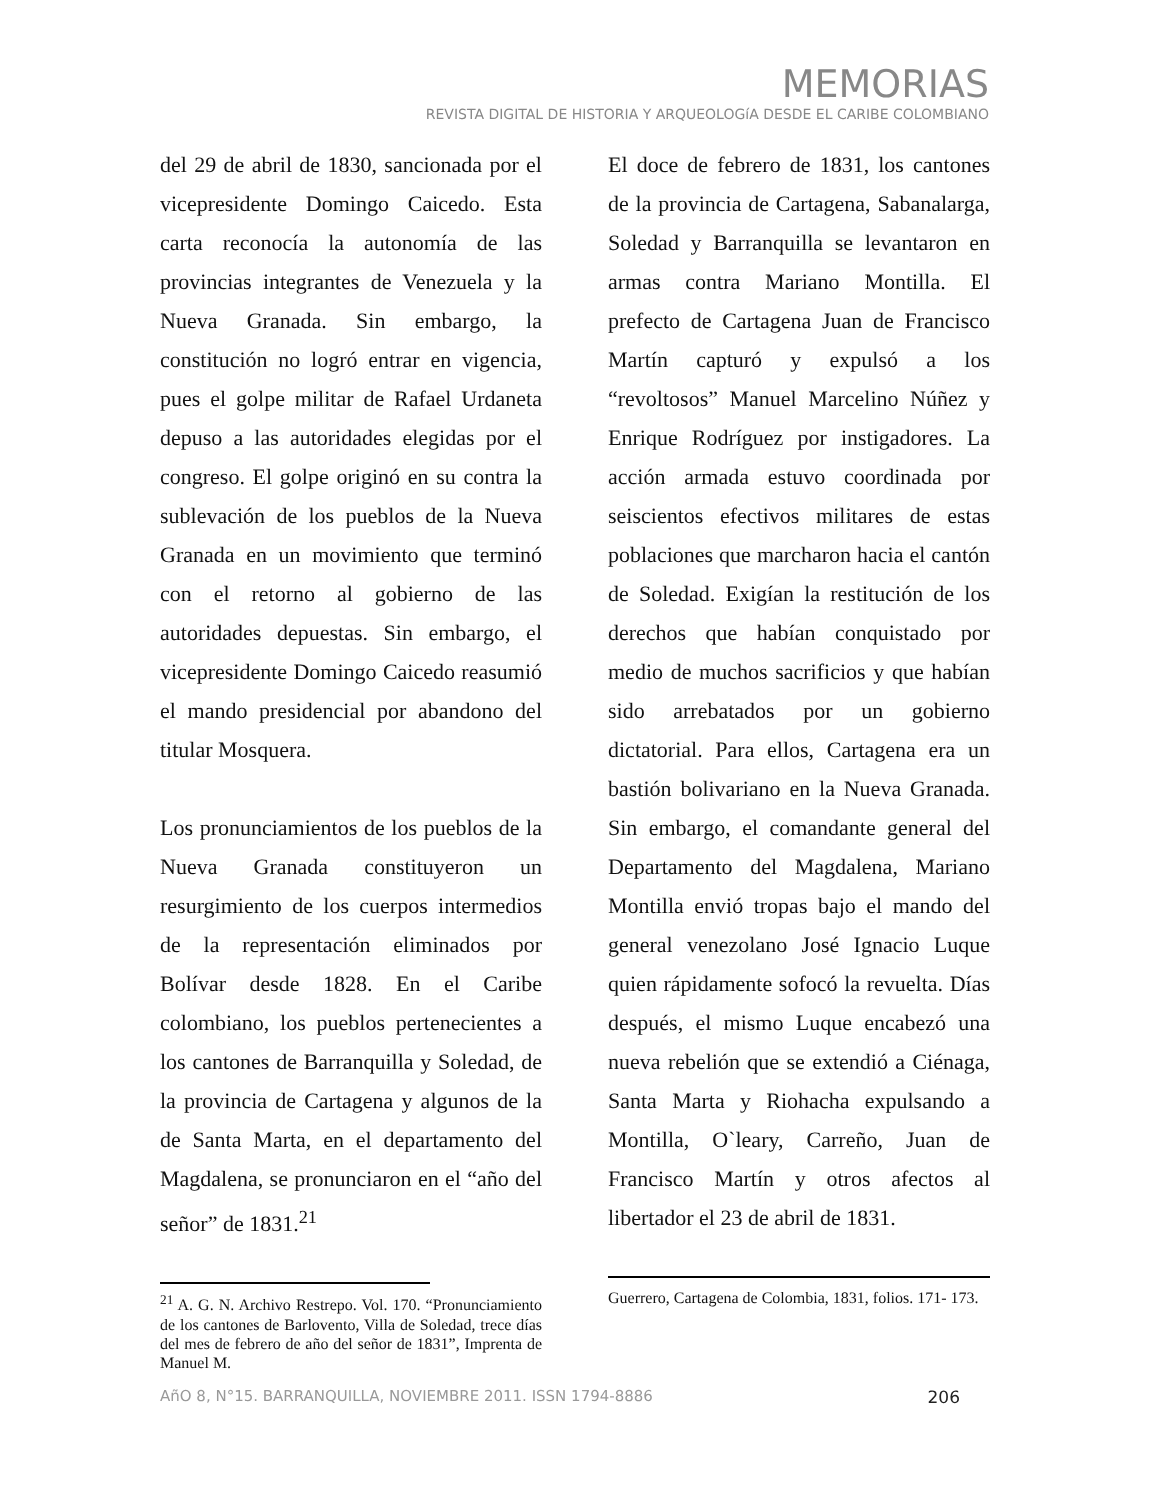MEMORIAS
REVISTA DIGITAL DE HISTORIA Y ARQUEOLOGíA DESDE EL CARIBE COLOMBIANO
del 29 de abril de 1830, sancionada por el vicepresidente Domingo Caicedo. Esta carta reconocía la autonomía de las provincias integrantes de Venezuela y la Nueva Granada. Sin embargo, la constitución no logró entrar en vigencia, pues el golpe militar de Rafael Urdaneta depuso a las autoridades elegidas por el congreso. El golpe originó en su contra la sublevación de los pueblos de la Nueva Granada en un movimiento que terminó con el retorno al gobierno de las autoridades depuestas. Sin embargo, el vicepresidente Domingo Caicedo reasumió el mando presidencial por abandono del titular Mosquera.
Los pronunciamientos de los pueblos de la Nueva Granada constituyeron un resurgimiento de los cuerpos intermedios de la representación eliminados por Bolívar desde 1828. En el Caribe colombiano, los pueblos pertenecientes a los cantones de Barranquilla y Soledad, de la provincia de Cartagena y algunos de la de Santa Marta, en el departamento del Magdalena, se pronunciaron en el “año del señor” de 1831.<sup>21</sup>
<sup>21</sup> A. G. N. Archivo Restrepo. Vol. 170. “Pronunciamiento de los cantones de Barlovento, Villa de Soledad, trece días del mes de febrero de año del señor de 1831”, Imprenta de Manuel M.
El doce de febrero de 1831, los cantones de la provincia de Cartagena, Sabanalarga, Soledad y Barranquilla se levantaron en armas contra Mariano Montilla. El prefecto de Cartagena Juan de Francisco Martín capturó y expulsó a los “revoltosos” Manuel Marcelino Núñez y Enrique Rodríguez por instigadores. La acción armada estuvo coordinada por seiscientos efectivos militares de estas poblaciones que marcharon hacia el cantón de Soledad. Exigían la restitución de los derechos que habían conquistado por medio de muchos sacrificios y que habían sido arrebatados por un gobierno dictatorial. Para ellos, Cartagena era un bastión bolivariano en la Nueva Granada. Sin embargo, el comandante general del Departamento del Magdalena, Mariano Montilla envió tropas bajo el mando del general venezolano José Ignacio Luque quien rápidamente sofocó la revuelta. Días después, el mismo Luque encabezó una nueva rebelión que se extendió a Ciénaga, Santa Marta y Riohacha expulsando a Montilla, O`leary, Carreño, Juan de Francisco Martín y otros afectos al libertador el 23 de abril de 1831.
Guerrero, Cartagena de Colombia, 1831, folios. 171- 173.
AñO 8, N°15. BARRANQUILLA, NOVIEMBRE 2011. ISSN 1794-8886 206